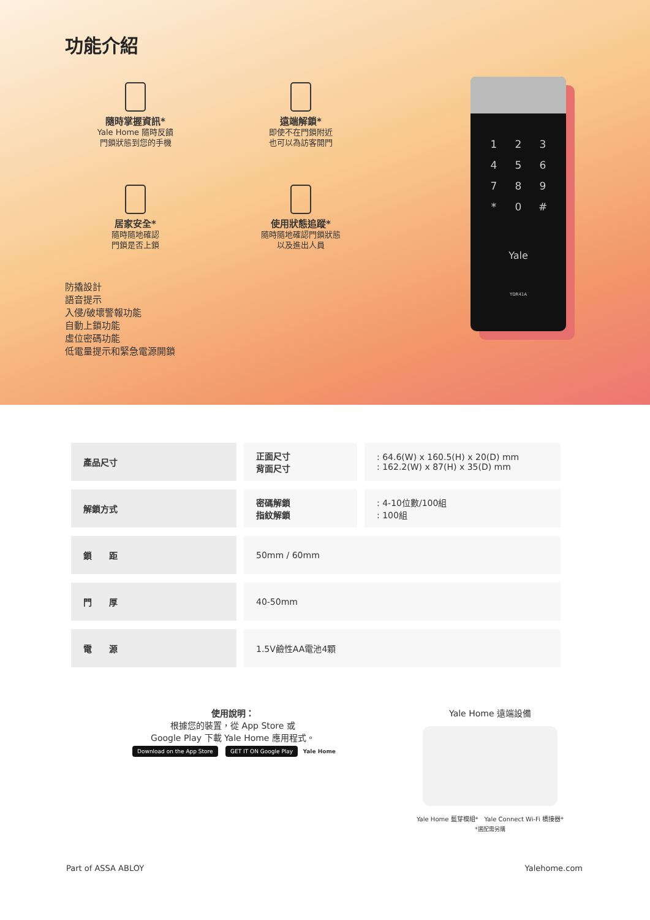功能介紹
隨時掌握資訊*
Yale Home 隨時反饋
門鎖狀態到您的手機
遠端解鎖*
即使不在門鎖附近
也可以為訪客開門
居家安全*
隨時隨地確認
門鎖是否上鎖
使用狀態追蹤*
隨時隨地確認門鎖狀態
以及進出人員
防撬設計
語音提示
入侵/破壞警報功能
自動上鎖功能
虛位密碼功能
低電量提示和緊急電源開鎖
123456789 * 0 #
Yale
YDR41A
| 產品尺寸 | 正面尺寸 背面尺寸 | : 64.6(W) x 160.5(H) x 20(D) mm : 162.2(W) x 87(H) x 35(D) mm |
| 解鎖方式 | 密碼解鎖 指紋解鎖 | : 4-10位數/100組 : 100組 |
| 鎖 距 | 50mm / 60mm | |
| 門 厚 | 40-50mm | |
| 電 源 | 1.5V鹼性AA電池4顆 | |
使用說明：
根據您的裝置，從 App Store 或
Google Play 下載 Yale Home 應用程式。
Download on the App Store GET IT ON Google Play Yale Home
Yale Home 遠端設備
Yale Home 藍芽模組*　Yale Connect Wi-Fi 橋接器*
*選配需另購
Part of ASSA ABLOY Yalehome.com